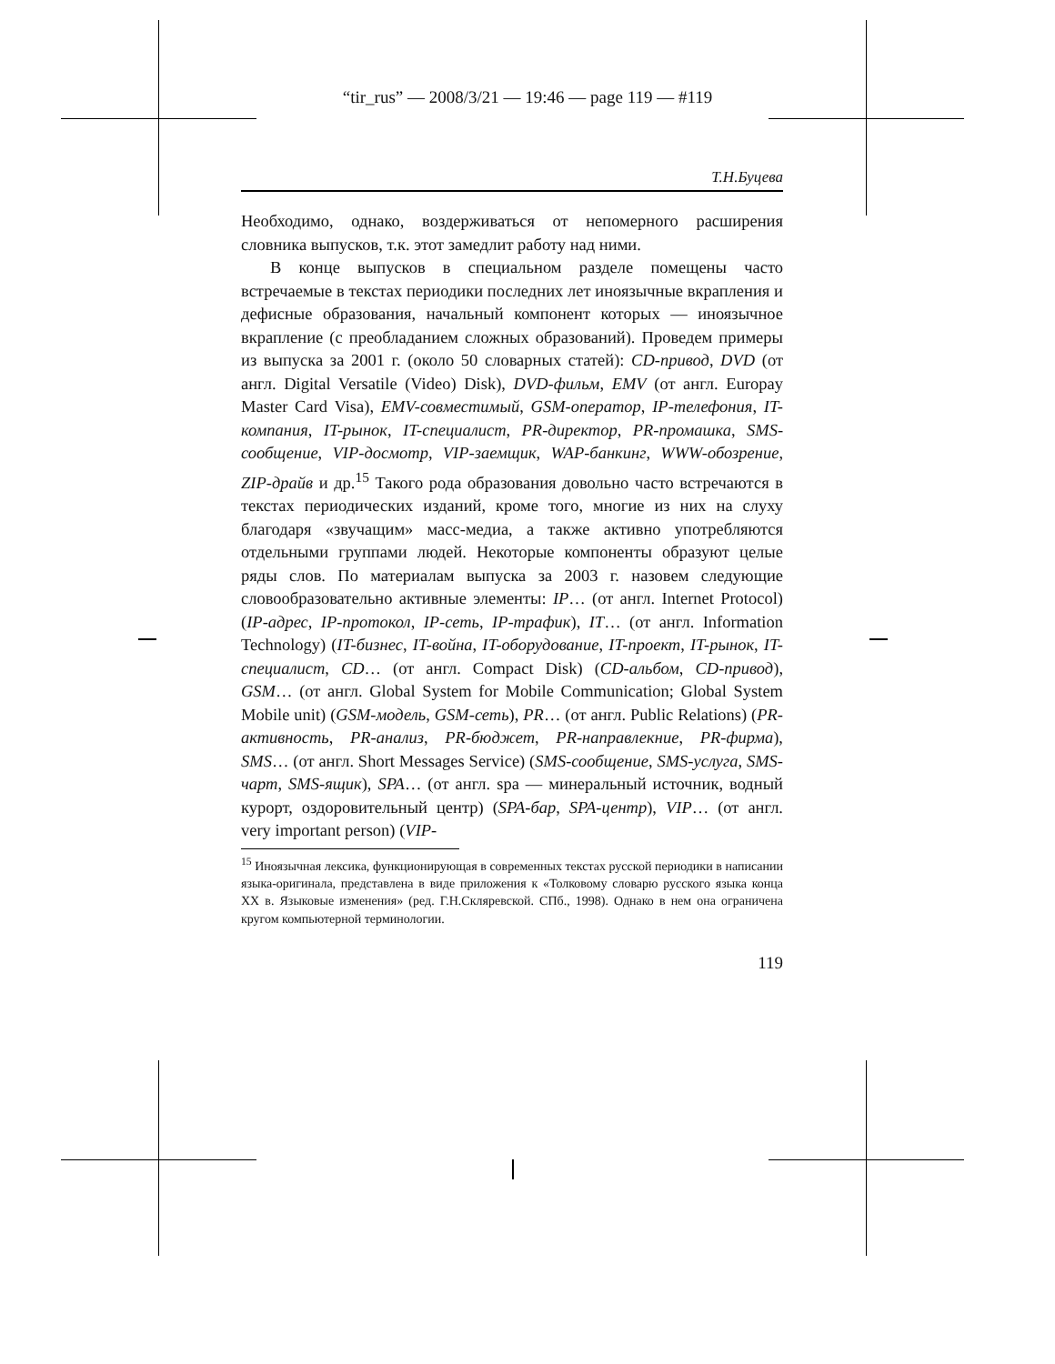“tir_rus” — 2008/3/21 — 19:46 — page 119 — #119
Т.Н.Буцева
Необходимо, однако, воздерживаться от непомерного расширения словника выпусков, т.к. этот замедлит работу над ними.
В конце выпусков в специальном разделе помещены часто встречаемые в текстах периодики последних лет иноязычные вкрапления и дефисные образования, начальный компонент которых — иноязычное вкрапление (с преобладанием сложных образований). Проведем примеры из выпуска за 2001 г. (около 50 словарных статей): CD-привод, DVD (от англ. Digital Versatile (Video) Disk), DVD-фильм, EMV (от англ. Europay Master Card Visa), EMV-совместимый, GSM-оператор, IP-телефония, IT-компания, IT-рынок, IT-специалист, PR-директор, PR-промашка, SMS-сообщение, VIP-досмотр, VIP-заемщик, WAP-банкинг, WWW-обозрение, ZIP-драйв и др.<sup>15</sup> Такого рода образования довольно часто встречаются в текстах периодических изданий, кроме того, многие из них на слуху благодаря «звучащим» масс-медиа, а также активно употребляются отдельными группами людей. Некоторые компоненты образуют целые ряды слов. По материалам выпуска за 2003 г. назовем следующие словообразовательно активные элементы: IP… (от англ. Internet Protocol) (IP-адрес, IP-протокол, IP-сеть, IP-трафик), IT… (от англ. Information Technology) (IT-бизнес, IT-война, IT-оборудование, IT-проект, IT-рынок, IT-специалист, CD… (от англ. Compact Disk) (CD-альбом, CD-привод), GSM… (от англ. Global System for Mobile Communication; Global System Mobile unit) (GSM-модель, GSM-сеть), PR… (от англ. Public Relations) (PR-активность, PR-анализ, PR-бюджет, PR-направлекние, PR-фирма), SMS… (от англ. Short Messages Service) (SMS-сообщение, SMS-услуга, SMS-чарт, SMS-ящик), SPA… (от англ. spa — минеральный источник, водный курорт, оздоровительный центр) (SPA-бар, SPA-центр), VIP… (от англ. very important person) (VIP-
<sup>15</sup> Иноязычная лексика, функционирующая в современных текстах русской периодики в написании языка-оригинала, представлена в виде приложения к «Толковому словарю русского языка конца XX в. Языковые изменения» (ред. Г.Н.Скляревской. СПб., 1998). Однако в нем она ограничена кругом компьютерной терминологии.
119